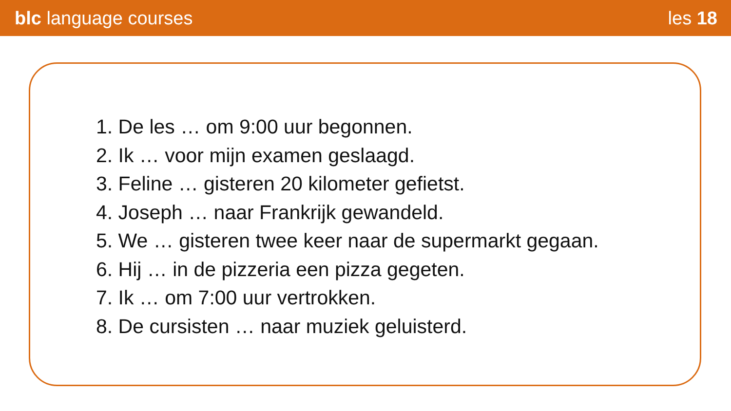blc language courses les 18
1. De les … om 9:00 uur begonnen.
2. Ik … voor mijn examen geslaagd.
3. Feline … gisteren 20 kilometer gefietst.
4. Joseph … naar Frankrijk gewandeld.
5. We … gisteren twee keer naar de supermarkt gegaan.
6. Hij … in de pizzeria een pizza gegeten.
7. Ik … om 7:00 uur vertrokken.
8. De cursisten … naar muziek geluisterd.